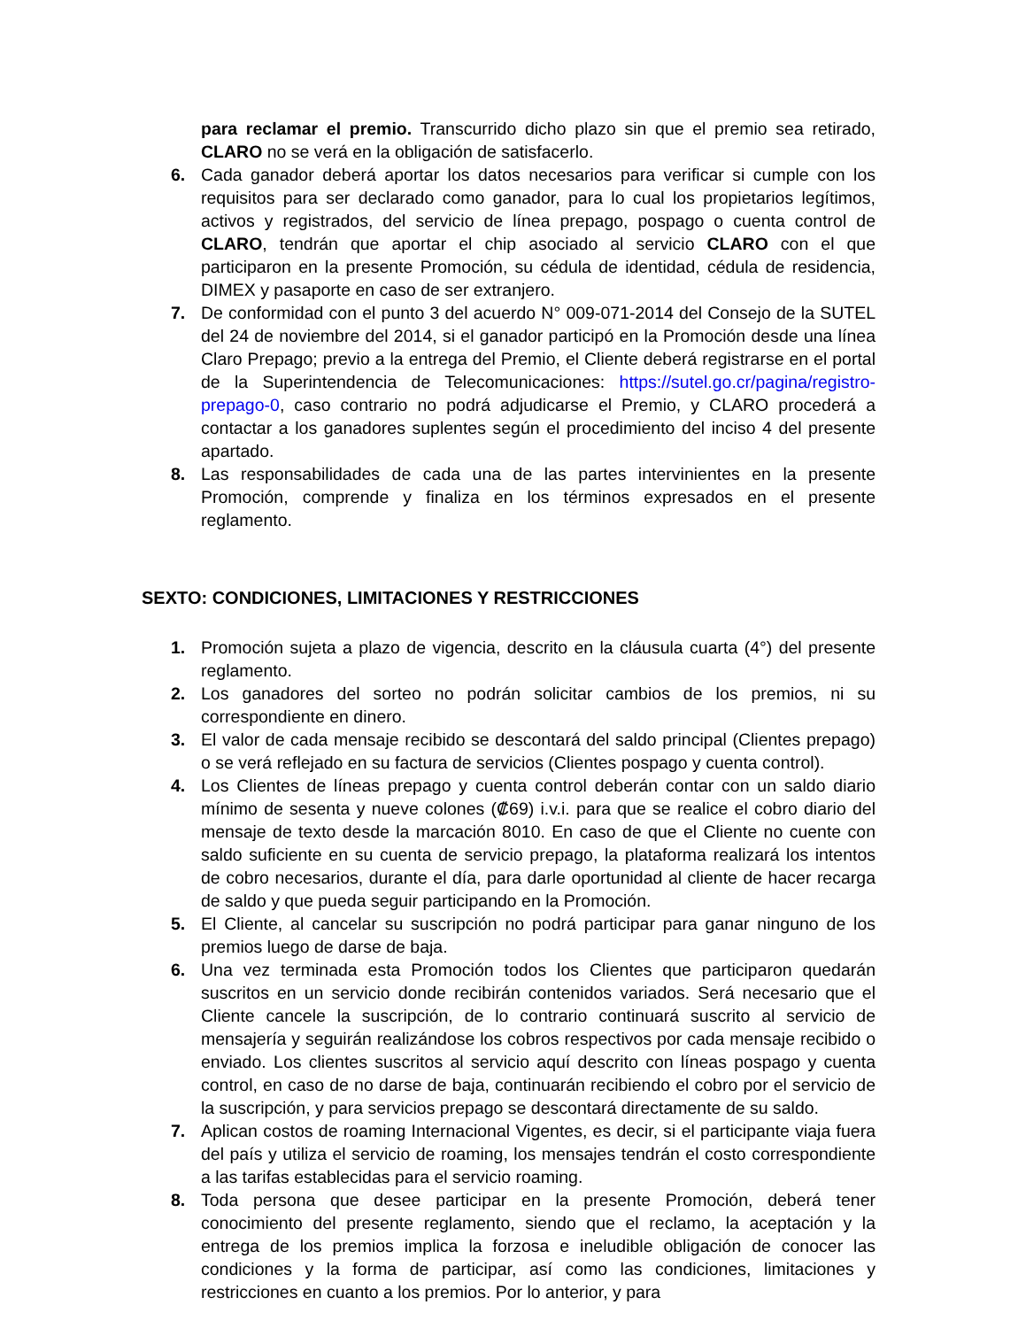para reclamar el premio. Transcurrido dicho plazo sin que el premio sea retirado, CLARO no se verá en la obligación de satisfacerlo.
6. Cada ganador deberá aportar los datos necesarios para verificar si cumple con los requisitos para ser declarado como ganador, para lo cual los propietarios legítimos, activos y registrados, del servicio de línea prepago, pospago o cuenta control de CLARO, tendrán que aportar el chip asociado al servicio CLARO con el que participaron en la presente Promoción, su cédula de identidad, cédula de residencia, DIMEX y pasaporte en caso de ser extranjero.
7. De conformidad con el punto 3 del acuerdo N° 009-071-2014 del Consejo de la SUTEL del 24 de noviembre del 2014, si el ganador participó en la Promoción desde una línea Claro Prepago; previo a la entrega del Premio, el Cliente deberá registrarse en el portal de la Superintendencia de Telecomunicaciones: https://sutel.go.cr/pagina/registro-prepago-0, caso contrario no podrá adjudicarse el Premio, y CLARO procederá a contactar a los ganadores suplentes según el procedimiento del inciso 4 del presente apartado.
8. Las responsabilidades de cada una de las partes intervinientes en la presente Promoción, comprende y finaliza en los términos expresados en el presente reglamento.
SEXTO: CONDICIONES, LIMITACIONES Y RESTRICCIONES
1. Promoción sujeta a plazo de vigencia, descrito en la cláusula cuarta (4°) del presente reglamento.
2. Los ganadores del sorteo no podrán solicitar cambios de los premios, ni su correspondiente en dinero.
3. El valor de cada mensaje recibido se descontará del saldo principal (Clientes prepago) o se verá reflejado en su factura de servicios (Clientes pospago y cuenta control).
4. Los Clientes de líneas prepago y cuenta control deberán contar con un saldo diario mínimo de sesenta y nueve colones (₡69) i.v.i. para que se realice el cobro diario del mensaje de texto desde la marcación 8010. En caso de que el Cliente no cuente con saldo suficiente en su cuenta de servicio prepago, la plataforma realizará los intentos de cobro necesarios, durante el día, para darle oportunidad al cliente de hacer recarga de saldo y que pueda seguir participando en la Promoción.
5. El Cliente, al cancelar su suscripción no podrá participar para ganar ninguno de los premios luego de darse de baja.
6. Una vez terminada esta Promoción todos los Clientes que participaron quedarán suscritos en un servicio donde recibirán contenidos variados. Será necesario que el Cliente cancele la suscripción, de lo contrario continuará suscrito al servicio de mensajería y seguirán realizándose los cobros respectivos por cada mensaje recibido o enviado. Los clientes suscritos al servicio aquí descrito con líneas pospago y cuenta control, en caso de no darse de baja, continuarán recibiendo el cobro por el servicio de la suscripción, y para servicios prepago se descontará directamente de su saldo.
7. Aplican costos de roaming Internacional Vigentes, es decir, si el participante viaja fuera del país y utiliza el servicio de roaming, los mensajes tendrán el costo correspondiente a las tarifas establecidas para el servicio roaming.
8. Toda persona que desee participar en la presente Promoción, deberá tener conocimiento del presente reglamento, siendo que el reclamo, la aceptación y la entrega de los premios implica la forzosa e ineludible obligación de conocer las condiciones y la forma de participar, así como las condiciones, limitaciones y restricciones en cuanto a los premios. Por lo anterior, y para